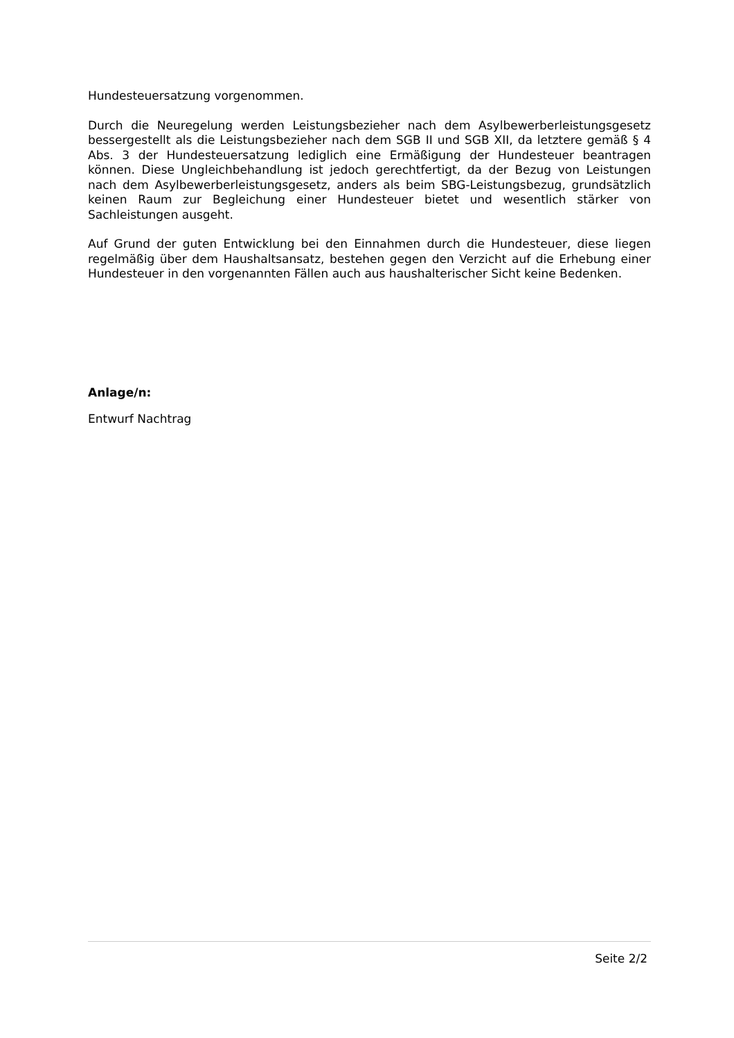Hundesteuersatzung vorgenommen.
Durch die Neuregelung werden Leistungsbezieher nach dem Asylbewerberleistungsgesetz bessergestellt als die Leistungsbezieher nach dem SGB II und SGB XII, da letztere gemäß § 4 Abs. 3 der Hundesteuersatzung lediglich eine Ermäßigung der Hundesteuer beantragen können. Diese Ungleichbehandlung ist jedoch gerechtfertigt, da der Bezug von Leistungen nach dem Asylbewerberleistungsgesetz, anders als beim SBG-Leistungsbezug, grundsätzlich keinen Raum zur Begleichung einer Hundesteuer bietet und wesentlich stärker von Sachleistungen ausgeht.
Auf Grund der guten Entwicklung bei den Einnahmen durch die Hundesteuer, diese liegen regelmäßig über dem Haushaltsansatz, bestehen gegen den Verzicht auf die Erhebung einer Hundesteuer in den vorgenannten Fällen auch aus haushalterischer Sicht keine Bedenken.
Anlage/n:
Entwurf Nachtrag
Seite 2/2